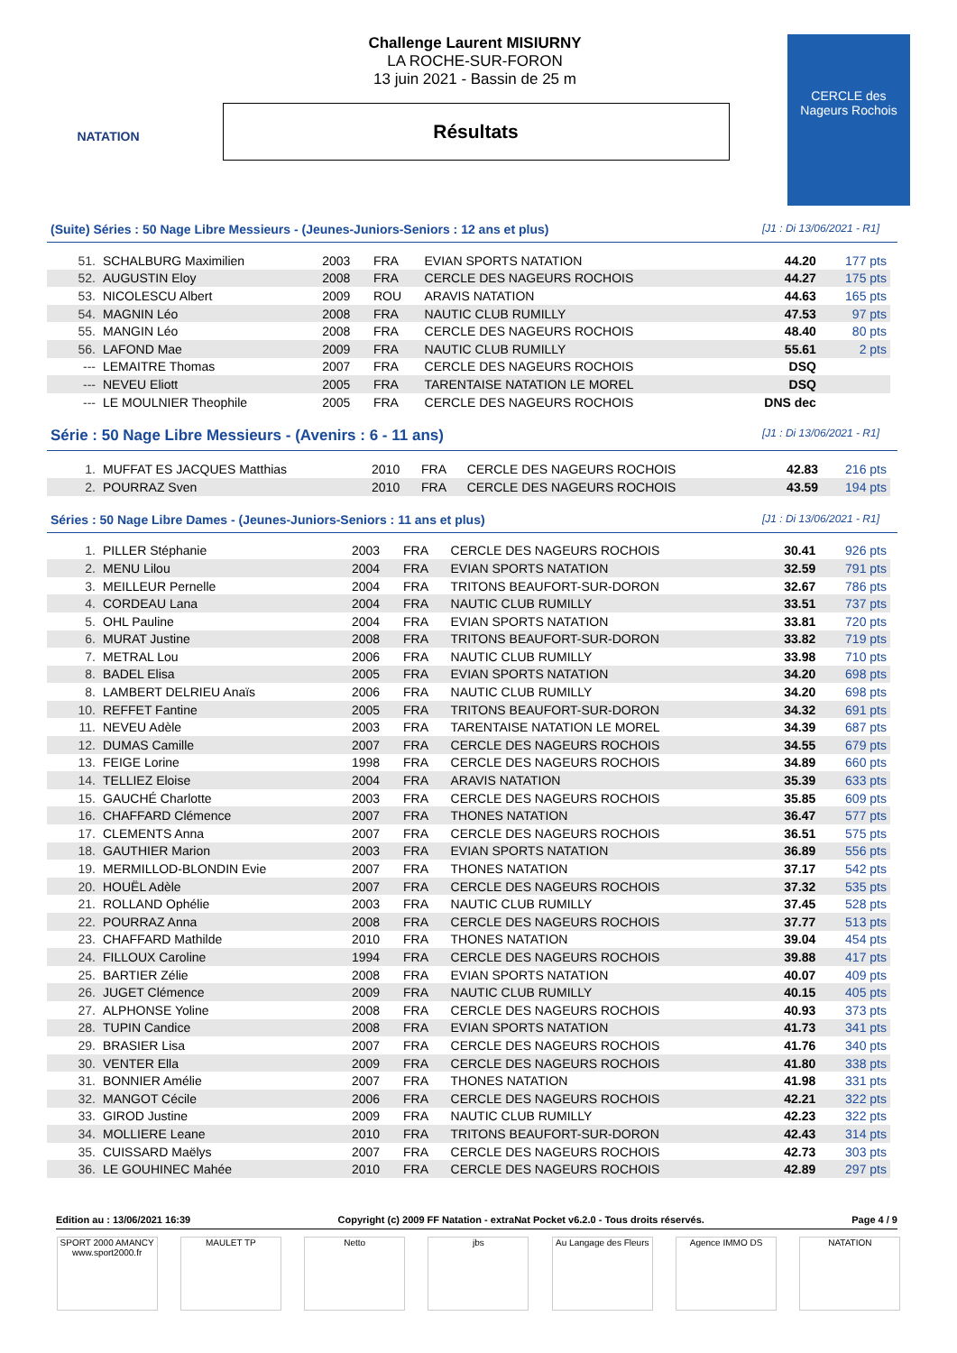NATATION
Challenge Laurent MISIURNY
LA ROCHE-SUR-FORON
13 juin 2021 - Bassin de 25 m
Résultats
CERCLE des Nageurs Rochois
(Suite) Séries : 50 Nage Libre Messieurs - (Jeunes-Juniors-Seniors : 12 ans et plus) [J1 : Di 13/06/2021 - R1]
| 51. | SCHALBURG Maximilien | 2003 | FRA | EVIAN SPORTS NATATION | 44.20 | 177 pts |
| 52. | AUGUSTIN Eloy | 2008 | FRA | CERCLE DES NAGEURS ROCHOIS | 44.27 | 175 pts |
| 53. | NICOLESCU Albert | 2009 | ROU | ARAVIS NATATION | 44.63 | 165 pts |
| 54. | MAGNIN Léo | 2008 | FRA | NAUTIC CLUB RUMILLY | 47.53 | 97 pts |
| 55. | MANGIN Léo | 2008 | FRA | CERCLE DES NAGEURS ROCHOIS | 48.40 | 80 pts |
| 56. | LAFOND Mae | 2009 | FRA | NAUTIC CLUB RUMILLY | 55.61 | 2 pts |
| --- | LEMAITRE Thomas | 2007 | FRA | CERCLE DES NAGEURS ROCHOIS | DSQ | |
| --- | NEVEU Eliott | 2005 | FRA | TARENTAISE NATATION LE MOREL | DSQ | |
| --- | LE MOULNIER Theophile | 2005 | FRA | CERCLE DES NAGEURS ROCHOIS | DNS dec | |
Série : 50 Nage Libre Messieurs - (Avenirs : 6 - 11 ans) [J1 : Di 13/06/2021 - R1]
| 1. | MUFFAT ES JACQUES Matthias | 2010 | FRA | CERCLE DES NAGEURS ROCHOIS | 42.83 | 216 pts |
| 2. | POURRAZ Sven | 2010 | FRA | CERCLE DES NAGEURS ROCHOIS | 43.59 | 194 pts |
Séries : 50 Nage Libre Dames - (Jeunes-Juniors-Seniors : 11 ans et plus) [J1 : Di 13/06/2021 - R1]
| 1. | PILLER Stéphanie | 2003 | FRA | CERCLE DES NAGEURS ROCHOIS | 30.41 | 926 pts |
| 2. | MENU Lilou | 2004 | FRA | EVIAN SPORTS NATATION | 32.59 | 791 pts |
| 3. | MEILLEUR Pernelle | 2004 | FRA | TRITONS BEAUFORT-SUR-DORON | 32.67 | 786 pts |
| 4. | CORDEAU Lana | 2004 | FRA | NAUTIC CLUB RUMILLY | 33.51 | 737 pts |
| 5. | OHL Pauline | 2004 | FRA | EVIAN SPORTS NATATION | 33.81 | 720 pts |
| 6. | MURAT Justine | 2008 | FRA | TRITONS BEAUFORT-SUR-DORON | 33.82 | 719 pts |
| 7. | METRAL Lou | 2006 | FRA | NAUTIC CLUB RUMILLY | 33.98 | 710 pts |
| 8. | BADEL Elisa | 2005 | FRA | EVIAN SPORTS NATATION | 34.20 | 698 pts |
| 8. | LAMBERT DELRIEU Anaïs | 2006 | FRA | NAUTIC CLUB RUMILLY | 34.20 | 698 pts |
| 10. | REFFET Fantine | 2005 | FRA | TRITONS BEAUFORT-SUR-DORON | 34.32 | 691 pts |
| 11. | NEVEU Adèle | 2003 | FRA | TARENTAISE NATATION LE MOREL | 34.39 | 687 pts |
| 12. | DUMAS Camille | 2007 | FRA | CERCLE DES NAGEURS ROCHOIS | 34.55 | 679 pts |
| 13. | FEIGE Lorine | 1998 | FRA | CERCLE DES NAGEURS ROCHOIS | 34.89 | 660 pts |
| 14. | TELLIEZ Eloise | 2004 | FRA | ARAVIS NATATION | 35.39 | 633 pts |
| 15. | GAUCHÉ Charlotte | 2003 | FRA | CERCLE DES NAGEURS ROCHOIS | 35.85 | 609 pts |
| 16. | CHAFFARD Clémence | 2007 | FRA | THONES NATATION | 36.47 | 577 pts |
| 17. | CLEMENTS Anna | 2007 | FRA | CERCLE DES NAGEURS ROCHOIS | 36.51 | 575 pts |
| 18. | GAUTHIER Marion | 2003 | FRA | EVIAN SPORTS NATATION | 36.89 | 556 pts |
| 19. | MERMILLOD-BLONDIN Evie | 2007 | FRA | THONES NATATION | 37.17 | 542 pts |
| 20. | HOUËL Adèle | 2007 | FRA | CERCLE DES NAGEURS ROCHOIS | 37.32 | 535 pts |
| 21. | ROLLAND Ophélie | 2003 | FRA | NAUTIC CLUB RUMILLY | 37.45 | 528 pts |
| 22. | POURRAZ Anna | 2008 | FRA | CERCLE DES NAGEURS ROCHOIS | 37.77 | 513 pts |
| 23. | CHAFFARD Mathilde | 2010 | FRA | THONES NATATION | 39.04 | 454 pts |
| 24. | FILLOUX Caroline | 1994 | FRA | CERCLE DES NAGEURS ROCHOIS | 39.88 | 417 pts |
| 25. | BARTIER Zélie | 2008 | FRA | EVIAN SPORTS NATATION | 40.07 | 409 pts |
| 26. | JUGET Clémence | 2009 | FRA | NAUTIC CLUB RUMILLY | 40.15 | 405 pts |
| 27. | ALPHONSE Yoline | 2008 | FRA | CERCLE DES NAGEURS ROCHOIS | 40.93 | 373 pts |
| 28. | TUPIN Candice | 2008 | FRA | EVIAN SPORTS NATATION | 41.73 | 341 pts |
| 29. | BRASIER Lisa | 2007 | FRA | CERCLE DES NAGEURS ROCHOIS | 41.76 | 340 pts |
| 30. | VENTER Ella | 2009 | FRA | CERCLE DES NAGEURS ROCHOIS | 41.80 | 338 pts |
| 31. | BONNIER Amélie | 2007 | FRA | THONES NATATION | 41.98 | 331 pts |
| 32. | MANGOT Cécile | 2006 | FRA | CERCLE DES NAGEURS ROCHOIS | 42.21 | 322 pts |
| 33. | GIROD Justine | 2009 | FRA | NAUTIC CLUB RUMILLY | 42.23 | 322 pts |
| 34. | MOLLIERE Leane | 2010 | FRA | TRITONS BEAUFORT-SUR-DORON | 42.43 | 314 pts |
| 35. | CUISSARD Maëlys | 2007 | FRA | CERCLE DES NAGEURS ROCHOIS | 42.73 | 303 pts |
| 36. | LE GOUHINEC Mahée | 2010 | FRA | CERCLE DES NAGEURS ROCHOIS | 42.89 | 297 pts |
Edition au : 13/06/2021 16:39 Copyright (c) 2009 FF Natation - extraNat Pocket v6.2.0 - Tous droits réservés. Page 4 / 9
SPORT 2000 AMANCY www.sport2000.fr
MAULET TP Netto jbs Au Langage des Fleurs
Agence IMMO DS NATATION